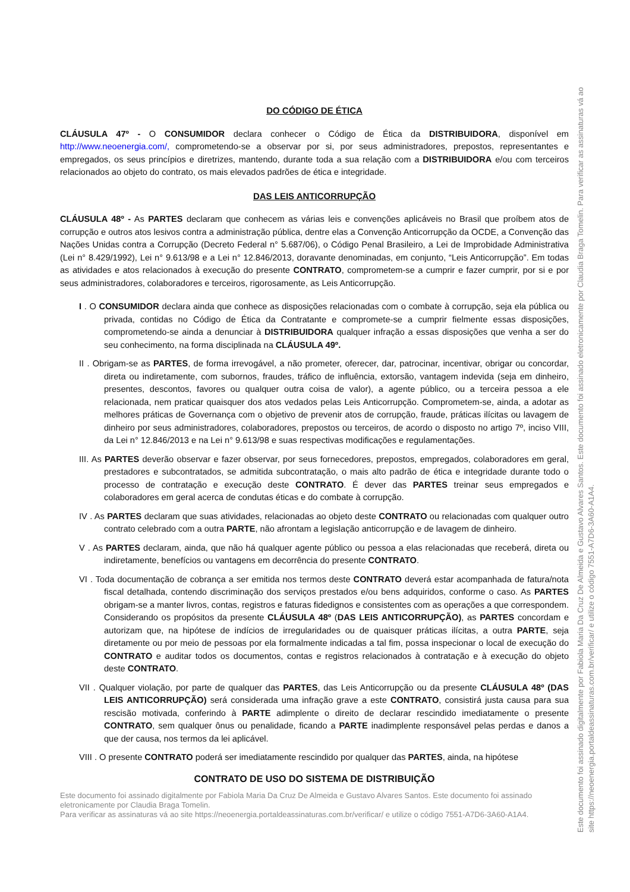DO CÓDIGO DE ÉTICA
CLÁUSULA 47º - O CONSUMIDOR declara conhecer o Código de Ética da DISTRIBUIDORA, disponível em http://www.neoenergia.com/, comprometendo-se a observar por si, por seus administradores, prepostos, representantes e empregados, os seus princípios e diretrizes, mantendo, durante toda a sua relação com a DISTRIBUIDORA e/ou com terceiros relacionados ao objeto do contrato, os mais elevados padrões de ética e integridade.
DAS LEIS ANTICORRUPÇÃO
CLÁUSULA 48º - As PARTES declaram que conhecem as várias leis e convenções aplicáveis no Brasil que proíbem atos de corrupção e outros atos lesivos contra a administração pública, dentre elas a Convenção Anticorrupção da OCDE, a Convenção das Nações Unidas contra a Corrupção (Decreto Federal n° 5.687/06), o Código Penal Brasileiro, a Lei de Improbidade Administrativa (Lei n° 8.429/1992), Lei n° 9.613/98 e a Lei n° 12.846/2013, doravante denominadas, em conjunto, “Leis Anticorrupção”. Em todas as atividades e atos relacionados à execução do presente CONTRATO, comprometem-se a cumprir e fazer cumprir, por si e por seus administradores, colaboradores e terceiros, rigorosamente, as Leis Anticorrupção.
I . O CONSUMIDOR declara ainda que conhece as disposições relacionadas com o combate à corrupção, seja ela pública ou privada, contidas no Código de Ética da Contratante e compromete-se a cumprir fielmente essas disposições, comprometendo-se ainda a denunciar à DISTRIBUIDORA qualquer infração a essas disposições que venha a ser do seu conhecimento, na forma disciplinada na CLÁUSULA 49º.
II . Obrigam-se as PARTES, de forma irrevogável, a não prometer, oferecer, dar, patrocinar, incentivar, obrigar ou concordar, direta ou indiretamente, com subornos, fraudes, tráfico de influência, extorsão, vantagem indevida (seja em dinheiro, presentes, descontos, favores ou qualquer outra coisa de valor), a agente público, ou a terceira pessoa a ele relacionada, nem praticar quaisquer dos atos vedados pelas Leis Anticorrupção. Comprometem-se, ainda, a adotar as melhores práticas de Governança com o objetivo de prevenir atos de corrupção, fraude, práticas ilícitas ou lavagem de dinheiro por seus administradores, colaboradores, prepostos ou terceiros, de acordo o disposto no artigo 7º, inciso VIII, da Lei n° 12.846/2013 e na Lei n° 9.613/98 e suas respectivas modificações e regulamentações.
III. As PARTES deverão observar e fazer observar, por seus fornecedores, prepostos, empregados, colaboradores em geral, prestadores e subcontratados, se admitida subcontratação, o mais alto padrão de ética e integridade durante todo o processo de contratação e execução deste CONTRATO. É dever das PARTES treinar seus empregados e colaboradores em geral acerca de condutas éticas e do combate à corrupção.
IV . As PARTES declaram que suas atividades, relacionadas ao objeto deste CONTRATO ou relacionadas com qualquer outro contrato celebrado com a outra PARTE, não afrontam a legislação anticorrupção e de lavagem de dinheiro.
V . As PARTES declaram, ainda, que não há qualquer agente público ou pessoa a elas relacionadas que receberá, direta ou indiretamente, benefícios ou vantagens em decorrência do presente CONTRATO.
VI . Toda documentação de cobrança a ser emitida nos termos deste CONTRATO deverá estar acompanhada de fatura/nota fiscal detalhada, contendo discriminação dos serviços prestados e/ou bens adquiridos, conforme o caso. As PARTES obrigam-se a manter livros, contas, registros e faturas fidedignos e consistentes com as operações a que correspondem. Considerando os propósitos da presente CLÁUSULA 48º (DAS LEIS ANTICORRUPÇÃO), as PARTES concordam e autorizam que, na hipótese de indícios de irregularidades ou de quaisquer práticas ilícitas, a outra PARTE, seja diretamente ou por meio de pessoas por ela formalmente indicadas a tal fim, possa inspecionar o local de execução do CONTRATO e auditar todos os documentos, contas e registros relacionados à contratação e à execução do objeto deste CONTRATO.
VII . Qualquer violação, por parte de qualquer das PARTES, das Leis Anticorrupção ou da presente CLÁUSULA 48º (DAS LEIS ANTICORRUPÇÃO) será considerada uma infração grave a este CONTRATO, consistirá justa causa para sua rescisão motivada, conferindo à PARTE adimplente o direito de declarar rescindido imediatamente o presente CONTRATO, sem qualquer ônus ou penalidade, ficando a PARTE inadimplente responsável pelas perdas e danos a que der causa, nos termos da lei aplicável.
VIII . O presente CONTRATO poderá ser imediatamente rescindido por qualquer das PARTES, ainda, na hipótese
CONTRATO DE USO DO SISTEMA DE DISTRIBUIÇÃO
Este documento foi assinado digitalmente por Fabiola Maria Da Cruz De Almeida e Gustavo Alvares Santos. Este documento foi assinado eletronicamente por Claudia Braga Tomelin.
Para verificar as assinaturas vá ao site https://neoenergia.portaldeassinaturas.com.br/verificar/ e utilize o código 7551-A7D6-3A60-A1A4.
Este documento foi assinado digitalmente por Fabiola Maria Da Cruz De Almeida e Gustavo Alvares Santos. Este documento foi assinado eletronicamente por Claudia Braga Tomelin. Para verificar as assinaturas vá ao site https://neoenergia.portaldeassinaturas.com.br/verificar/ e utilize o código 7551-A7D6-3A60-A1A4.